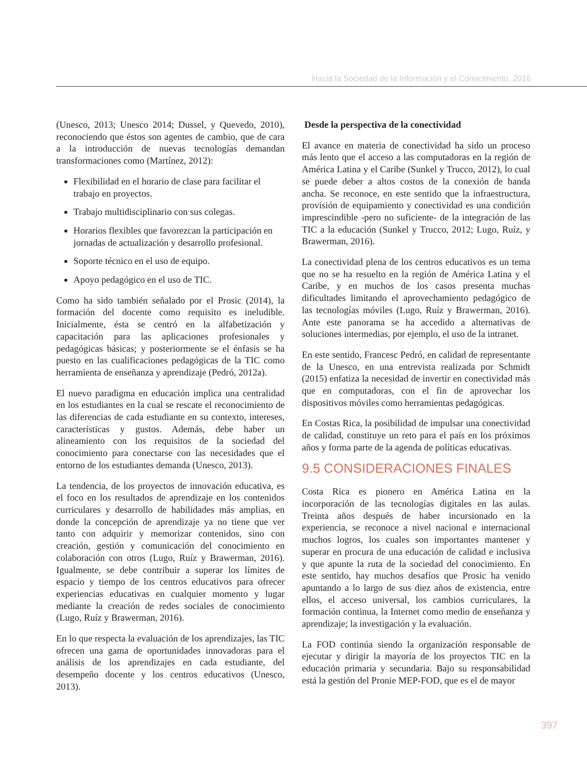Hacia la Sociedad de la Información y el Conocimiento, 2016
(Unesco, 2013; Unesco 2014; Dussel, y Quevedo, 2010), reconociendo que éstos son agentes de cambio, que de cara a la introducción de nuevas tecnologías demandan transformaciones como (Martínez, 2012):
Flexibilidad en el horario de clase para facilitar el trabajo en proyectos.
Trabajo multidisciplinario con sus colegas.
Horarios flexibles que favorezcan la participación en jornadas de actualización y desarrollo profesional.
Soporte técnico en el uso de equipo.
Apoyo pedagógico en el uso de TIC.
Como ha sido también señalado por el Prosic (2014), la formación del docente como requisito es ineludible. Inicialmente, ésta se centró en la alfabetización y capacitación para las aplicaciones profesionales y pedagógicas básicas; y posteriormente se el énfasis se ha puesto en las cualificaciones pedagógicas de la TIC como herramienta de enseñanza y aprendizaje (Pedró, 2012a).
El nuevo paradigma en educación implica una centralidad en los estudiantes en la cual se rescate el reconocimiento de las diferencias de cada estudiante en su contexto, intereses, características y gustos. Además, debe haber un alineamiento con los requisitos de la sociedad del conocimiento para conectarse con las necesidades que el entorno de los estudiantes demanda (Unesco, 2013).
La tendencia, de los proyectos de innovación educativa, es el foco en los resultados de aprendizaje en los contenidos curriculares y desarrollo de habilidades más amplias, en donde la concepción de aprendizaje ya no tiene que ver tanto con adquirir y memorizar contenidos, sino con creación, gestión y comunicación del conocimiento en colaboración con otros (Lugo, Ruíz y Brawerman, 2016). Igualmente, se debe contribuir a superar los límites de espacio y tiempo de los centros educativos para ofrecer experiencias educativas en cualquier momento y lugar mediante la creación de redes sociales de conocimiento (Lugo, Ruíz y Brawerman, 2016).
En lo que respecta la evaluación de los aprendizajes, las TIC ofrecen una gama de oportunidades innovadoras para el análisis de los aprendizajes en cada estudiante, del desempeño docente y los centros educativos (Unesco, 2013).
Desde la perspectiva de la conectividad
El avance en materia de conectividad ha sido un proceso más lento que el acceso a las computadoras en la región de América Latina y el Caribe (Sunkel y Trucco, 2012), lo cual se puede deber a altos costos de la conexión de banda ancha. Se reconoce, en este sentido que la infraestructura, provisión de equipamiento y conectividad es una condición imprescindible -pero no suficiente- de la integración de las TIC a la educación (Sunkel y Trucco, 2012; Lugo, Ruíz, y Brawerman, 2016).
La conectividad plena de los centros educativos es un tema que no se ha resuelto en la región de América Latina y el Caribe, y en muchos de los casos presenta muchas dificultades limitando el aprovechamiento pedagógico de las tecnologías móviles (Lugo, Ruíz y Brawerman, 2016). Ante este panorama se ha accedido a alternativas de soluciones intermedias, por ejemplo, el uso de la intranet.
En este sentido, Francesc Pedró, en calidad de representante de la Unesco, en una entrevista realizada por Schmidt (2015) enfatiza la necesidad de invertir en conectividad más que en computadoras, con el fin de aprovechar los dispositivos móviles como herramientas pedagógicas.
En Costas Rica, la posibilidad de impulsar una conectividad de calidad, constituye un reto para el país en los próximos años y forma parte de la agenda de políticas educativas.
9.5 CONSIDERACIONES FINALES
Costa Rica es pionero en América Latina en la incorporación de las tecnologías digitales en las aulas. Treinta años después de haber incursionado en la experiencia, se reconoce a nivel nacional e internacional muchos logros, los cuales son importantes mantener y superar en procura de una educación de calidad e inclusiva y que apunte la ruta de la sociedad del conocimiento. En este sentido, hay muchos desafíos que Prosic ha venido apuntando a lo largo de sus diez años de existencia, entre ellos, el acceso universal, los cambios curriculares, la formación continua, la Internet como medio de enseñanza y aprendizaje; la investigación y la evaluación.
La FOD continúa siendo la organización responsable de ejecutar y dirigir la mayoría de los proyectos TIC en la educación primaria y secundaria. Bajo su responsabilidad está la gestión del Pronie MEP-FOD, que es el de mayor
397